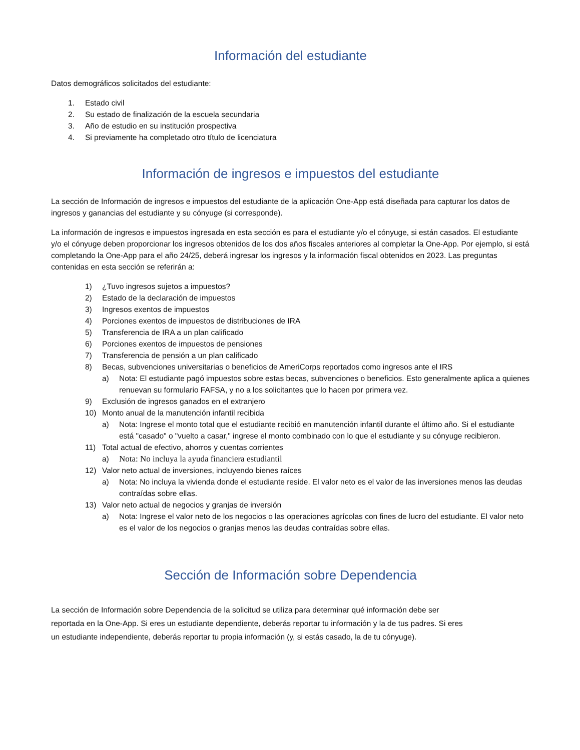Información del estudiante
Datos demográficos solicitados del estudiante:
1. Estado civil
2. Su estado de finalización de la escuela secundaria
3. Año de estudio en su institución prospectiva
4. Si previamente ha completado otro título de licenciatura
Información de ingresos e impuestos del estudiante
La sección de Información de ingresos e impuestos del estudiante de la aplicación One-App está diseñada para capturar los datos de ingresos y ganancias del estudiante y su cónyuge (si corresponde).
La información de ingresos e impuestos ingresada en esta sección es para el estudiante y/o el cónyuge, si están casados. El estudiante y/o el cónyuge deben proporcionar los ingresos obtenidos de los dos años fiscales anteriores al completar la One-App. Por ejemplo, si está completando la One-App para el año 24/25, deberá ingresar los ingresos y la información fiscal obtenidos en 2023. Las preguntas contenidas en esta sección se referirán a:
1) ¿Tuvo ingresos sujetos a impuestos?
2) Estado de la declaración de impuestos
3) Ingresos exentos de impuestos
4) Porciones exentos de impuestos de distribuciones de IRA
5) Transferencia de IRA a un plan calificado
6) Porciones exentos de impuestos de pensiones
7) Transferencia de pensión a un plan calificado
8) Becas, subvenciones universitarias o beneficios de AmeriCorps reportados como ingresos ante el IRS
a) Nota: El estudiante pagó impuestos sobre estas becas, subvenciones o beneficios. Esto generalmente aplica a quienes renuevan su formulario FAFSA, y no a los solicitantes que lo hacen por primera vez.
9) Exclusión de ingresos ganados en el extranjero
10) Monto anual de la manutención infantil recibida
a) Nota: Ingrese el monto total que el estudiante recibió en manutención infantil durante el último año. Si el estudiante está "casado" o "vuelto a casar," ingrese el monto combinado con lo que el estudiante y su cónyuge recibieron.
11) Total actual de efectivo, ahorros y cuentas corrientes
a) Nota: No incluya la ayuda financiera estudiantil
12) Valor neto actual de inversiones, incluyendo bienes raíces
a) Nota: No incluya la vivienda donde el estudiante reside. El valor neto es el valor de las inversiones menos las deudas contraídas sobre ellas.
13) Valor neto actual de negocios y granjas de inversión
a) Nota: Ingrese el valor neto de los negocios o las operaciones agrícolas con fines de lucro del estudiante. El valor neto es el valor de los negocios o granjas menos las deudas contraídas sobre ellas.
Sección de Información sobre Dependencia
La sección de Información sobre Dependencia de la solicitud se utiliza para determinar qué información debe ser reportada en la One-App. Si eres un estudiante dependiente, deberás reportar tu información y la de tus padres. Si eres un estudiante independiente, deberás reportar tu propia información (y, si estás casado, la de tu cónyuge).